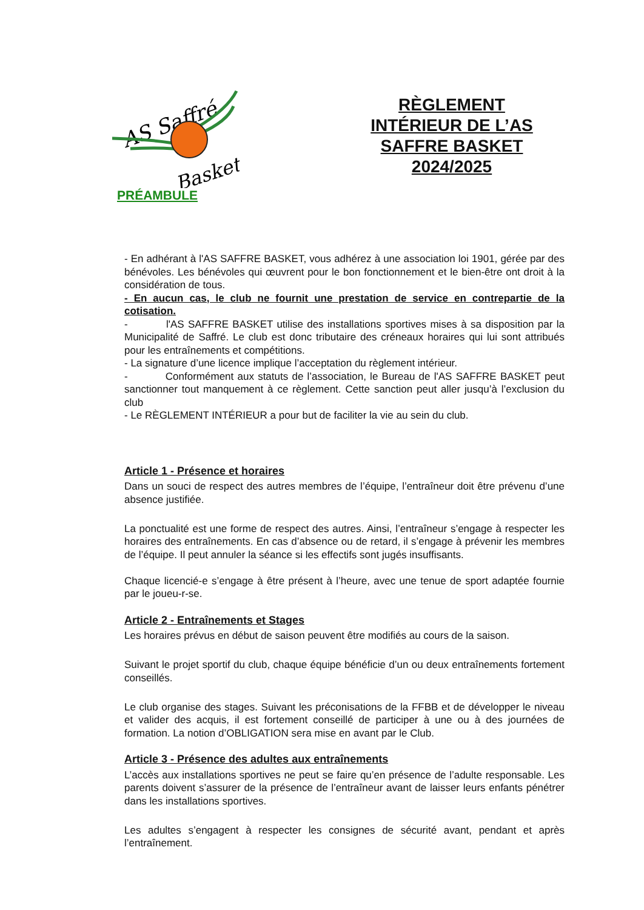AS Saffré
Basket
RÈGLEMENT INTÉRIEUR DE L’AS SAFFRE BASKET 2024/2025
PRÉAMBULE
- En adhérant à l'AS SAFFRE BASKET, vous adhérez à une association loi 1901, gérée par des bénévoles. Les bénévoles qui œuvrent pour le bon fonctionnement et le bien-être ont droit à la considération de tous.
- En aucun cas, le club ne fournit une prestation de service en contrepartie de la cotisation.
- l'AS SAFFRE BASKET utilise des installations sportives mises à sa disposition par la Municipalité de Saffré. Le club est donc tributaire des créneaux horaires qui lui sont attribués pour les entraînements et compétitions.
- La signature d’une licence implique l’acceptation du règlement intérieur.
- Conformément aux statuts de l’association, le Bureau de l'AS SAFFRE BASKET peut sanctionner tout manquement à ce règlement. Cette sanction peut aller jusqu’à l’exclusion du club
- Le RÈGLEMENT INTÉRIEUR a pour but de faciliter la vie au sein du club.
Article 1 - Présence et horaires
Dans un souci de respect des autres membres de l’équipe, l’entraîneur doit être prévenu d’une absence justifiée.
La ponctualité est une forme de respect des autres. Ainsi, l’entraîneur s’engage à respecter les horaires des entraînements. En cas d’absence ou de retard, il s’engage à prévenir les membres de l’équipe. Il peut annuler la séance si les effectifs sont jugés insuffisants.
Chaque licencié-e s’engage à être présent à l’heure, avec une tenue de sport adaptée fournie par le joueu-r-se.
Article 2 - Entraînements et Stages
Les horaires prévus en début de saison peuvent être modifiés au cours de la saison.
Suivant le projet sportif du club, chaque équipe bénéficie d’un ou deux entraînements fortement conseillés.
Le club organise des stages. Suivant les préconisations de la FFBB et de développer le niveau et valider des acquis, il est fortement conseillé de participer à une ou à des journées de formation. La notion d’OBLIGATION sera mise en avant par le Club.
Article 3 - Présence des adultes aux entraînements
L’accès aux installations sportives ne peut se faire qu’en présence de l’adulte responsable. Les parents doivent s’assurer de la présence de l’entraîneur avant de laisser leurs enfants pénétrer dans les installations sportives.
Les adultes s’engagent à respecter les consignes de sécurité avant, pendant et après l’entraînement.